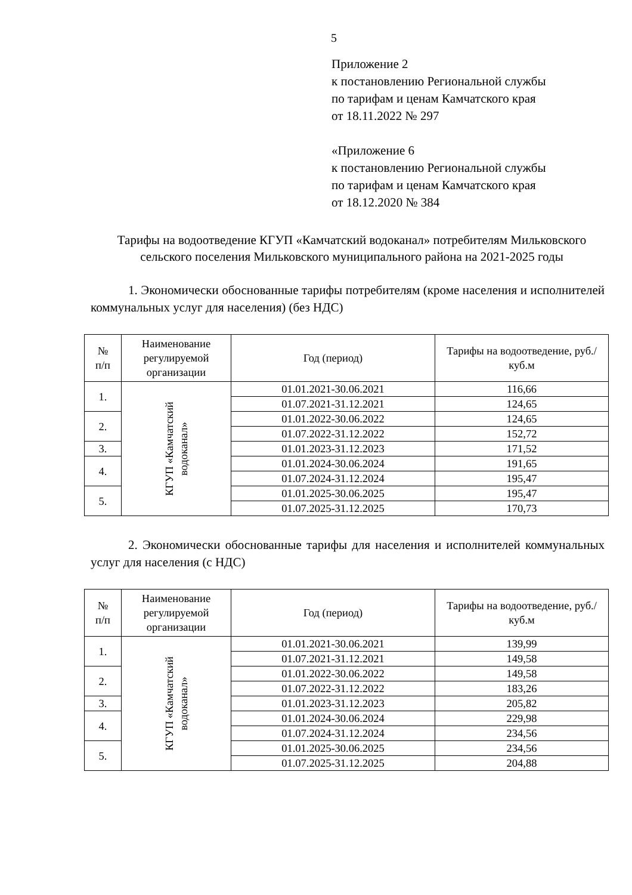5
Приложение 2
к постановлению Региональной службы
по тарифам и ценам Камчатского края
от 18.11.2022 № 297
«Приложение 6
к постановлению Региональной службы
по тарифам и ценам Камчатского края
от 18.12.2020 № 384
Тарифы на водоотведение КГУП «Камчатский водоканал» потребителям Мильковского сельского поселения Мильковского муниципального района на 2021-2025 годы
1. Экономически обоснованные тарифы потребителям (кроме населения и исполнителей коммунальных услуг для населения) (без НДС)
| № п/п | Наименование регулируемой организации | Год (период) | Тарифы на водоотведение, руб./куб.м |
| --- | --- | --- | --- |
| 1. | КГУП «Камчатский водоканал» | 01.01.2021-30.06.2021 | 116,66 |
| | | 01.07.2021-31.12.2021 | 124,65 |
| 2. | | 01.01.2022-30.06.2022 | 124,65 |
| | | 01.07.2022-31.12.2022 | 152,72 |
| 3. | | 01.01.2023-31.12.2023 | 171,52 |
| 4. | | 01.01.2024-30.06.2024 | 191,65 |
| | | 01.07.2024-31.12.2024 | 195,47 |
| 5. | | 01.01.2025-30.06.2025 | 195,47 |
| | | 01.07.2025-31.12.2025 | 170,73 |
2. Экономически обоснованные тарифы для населения и исполнителей коммунальных услуг для населения (с НДС)
| № п/п | Наименование регулируемой организации | Год (период) | Тарифы на водоотведение, руб./куб.м |
| --- | --- | --- | --- |
| 1. | КГУП «Камчатский водоканал» | 01.01.2021-30.06.2021 | 139,99 |
| | | 01.07.2021-31.12.2021 | 149,58 |
| 2. | | 01.01.2022-30.06.2022 | 149,58 |
| | | 01.07.2022-31.12.2022 | 183,26 |
| 3. | | 01.01.2023-31.12.2023 | 205,82 |
| 4. | | 01.01.2024-30.06.2024 | 229,98 |
| | | 01.07.2024-31.12.2024 | 234,56 |
| 5. | | 01.01.2025-30.06.2025 | 234,56 |
| | | 01.07.2025-31.12.2025 | 204,88 |